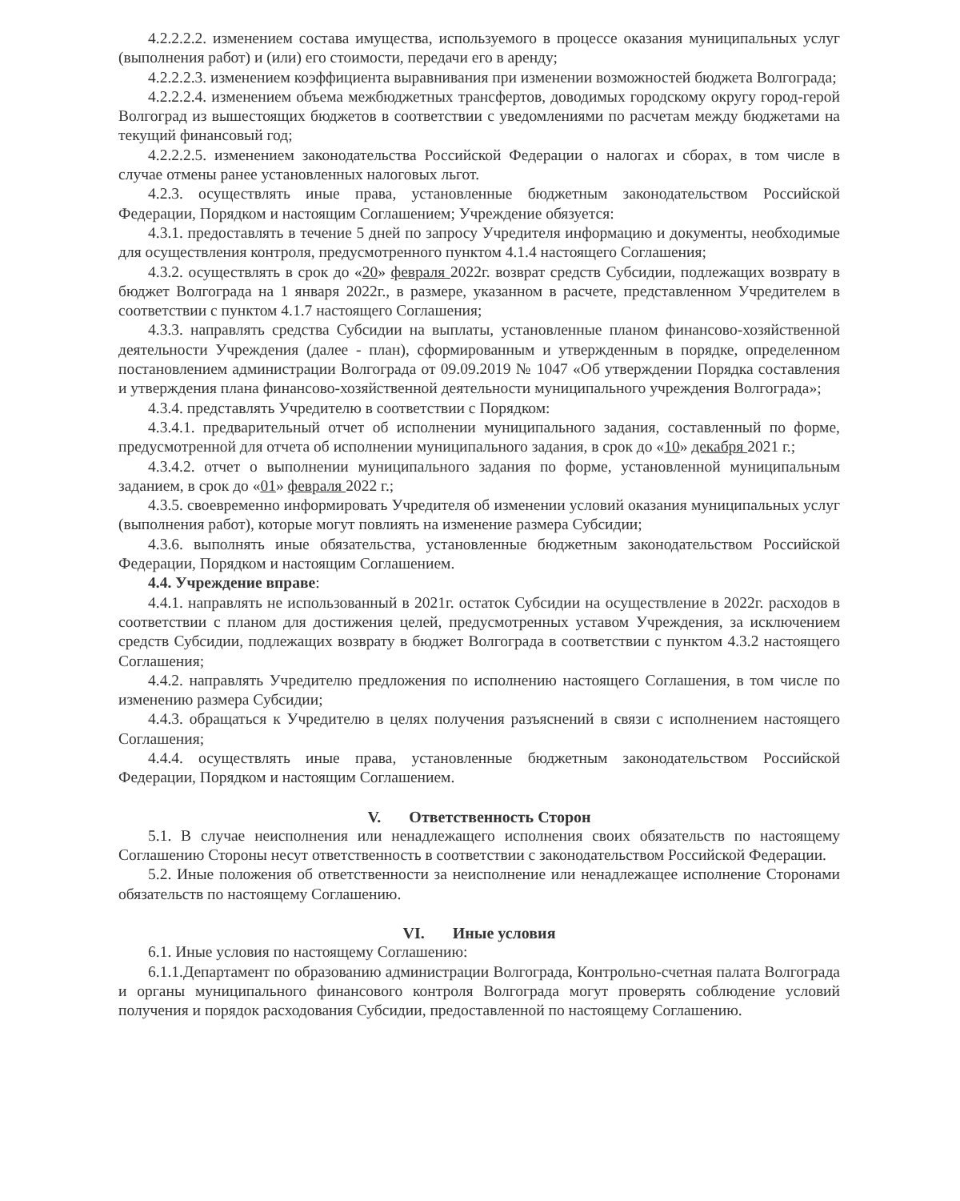4.2.2.2.2. изменением состава имущества, используемого в процессе оказания муниципальных услуг (выполнения работ) и (или) его стоимости, передачи его в аренду;
4.2.2.2.3. изменением коэффициента выравнивания при изменении возможностей бюджета Волгограда;
4.2.2.2.4. изменением объема межбюджетных трансфертов, доводимых городскому округу город-герой Волгоград из вышестоящих бюджетов в соответствии с уведомлениями по расчетам между бюджетами на текущий финансовый год;
4.2.2.2.5. изменением законодательства Российской Федерации о налогах и сборах, в том числе в случае отмены ранее установленных налоговых льгот.
4.2.3. осуществлять иные права, установленные бюджетным законодательством Российской Федерации, Порядком и настоящим Соглашением; Учреждение обязуется:
4.3.1. предоставлять в течение 5 дней по запросу Учредителя информацию и документы, необходимые для осуществления контроля, предусмотренного пунктом 4.1.4 настоящего Соглашения;
4.3.2. осуществлять в срок до «20» февраля 2022г. возврат средств Субсидии, подлежащих возврату в бюджет Волгограда на 1 января 2022г., в размере, указанном в расчете, представленном Учредителем в соответствии с пунктом 4.1.7 настоящего Соглашения;
4.3.3. направлять средства Субсидии на выплаты, установленные планом финансово-хозяйственной деятельности Учреждения (далее - план), сформированным и утвержденным в порядке, определенном постановлением администрации Волгограда от 09.09.2019 № 1047 «Об утверждении Порядка составления и утверждения плана финансово-хозяйственной деятельности муниципального учреждения Волгограда»;
4.3.4. представлять Учредителю в соответствии с Порядком:
4.3.4.1. предварительный отчет об исполнении муниципального задания, составленный по форме, предусмотренной для отчета об исполнении муниципального задания, в срок до «10» декабря 2021 г.;
4.3.4.2. отчет о выполнении муниципального задания по форме, установленной муниципальным заданием, в срок до «01» февраля 2022 г.;
4.3.5. своевременно информировать Учредителя об изменении условий оказания муниципальных услуг (выполнения работ), которые могут повлиять на изменение размера Субсидии;
4.3.6. выполнять иные обязательства, установленные бюджетным законодательством Российской Федерации, Порядком и настоящим Соглашением.
4.4. Учреждение вправе:
4.4.1. направлять не использованный в 2021г. остаток Субсидии на осуществление в 2022г. расходов в соответствии с планом для достижения целей, предусмотренных уставом Учреждения, за исключением средств Субсидии, подлежащих возврату в бюджет Волгограда в соответствии с пунктом 4.3.2 настоящего Соглашения;
4.4.2. направлять Учредителю предложения по исполнению настоящего Соглашения, в том числе по изменению размера Субсидии;
4.4.3. обращаться к Учредителю в целях получения разъяснений в связи с исполнением настоящего Соглашения;
4.4.4. осуществлять иные права, установленные бюджетным законодательством Российской Федерации, Порядком и настоящим Соглашением.
V. Ответственность Сторон
5.1. В случае неисполнения или ненадлежащего исполнения своих обязательств по настоящему Соглашению Стороны несут ответственность в соответствии с законодательством Российской Федерации.
5.2. Иные положения об ответственности за неисполнение или ненадлежащее исполнение Сторонами обязательств по настоящему Соглашению.
VI. Иные условия
6.1. Иные условия по настоящему Соглашению:
6.1.1.Департамент по образованию администрации Волгограда, Контрольно-счетная палата Волгограда и органы муниципального финансового контроля Волгограда могут проверять соблюдение условий получения и порядок расходования Субсидии, предоставленной по настоящему Соглашению.